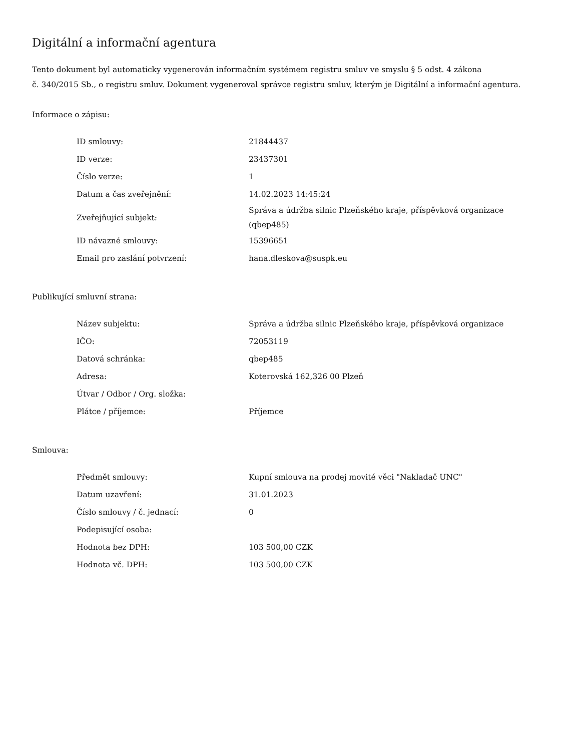Digitální a informační agentura
Tento dokument byl automaticky vygenerován informačním systémem registru smluv ve smyslu § 5 odst. 4 zákona
č. 340/2015 Sb., o registru smluv. Dokument vygeneroval správce registru smluv, kterým je Digitální a informační agentura.
Informace o zápisu:
| ID smlouvy: | 21844437 |
| ID verze: | 23437301 |
| Číslo verze: | 1 |
| Datum a čas zveřejnění: | 14.02.2023 14:45:24 |
| Zveřejňující subjekt: | Správa a údržba silnic Plzeňského kraje, příspěvková organizace (qbep485) |
| ID návazné smlouvy: | 15396651 |
| Email pro zaslání potvrzení: | hana.dleskova@suspk.eu |
Publikující smluvní strana:
| Název subjektu: | Správa a údržba silnic Plzeňského kraje, příspěvková organizace |
| IČO: | 72053119 |
| Datová schránka: | qbep485 |
| Adresa: | Koterovská 162,326 00 Plzeň |
| Útvar / Odbor / Org. složka: | |
| Plátce / příjemce: | Příjemce |
Smlouva:
| Předmět smlouvy: | Kupní smlouva na prodej movité věci "Nakladač UNC" |
| Datum uzavření: | 31.01.2023 |
| Číslo smlouvy / č. jednací: | 0 |
| Podepisující osoba: | |
| Hodnota bez DPH: | 103 500,00 CZK |
| Hodnota vč. DPH: | 103 500,00 CZK |